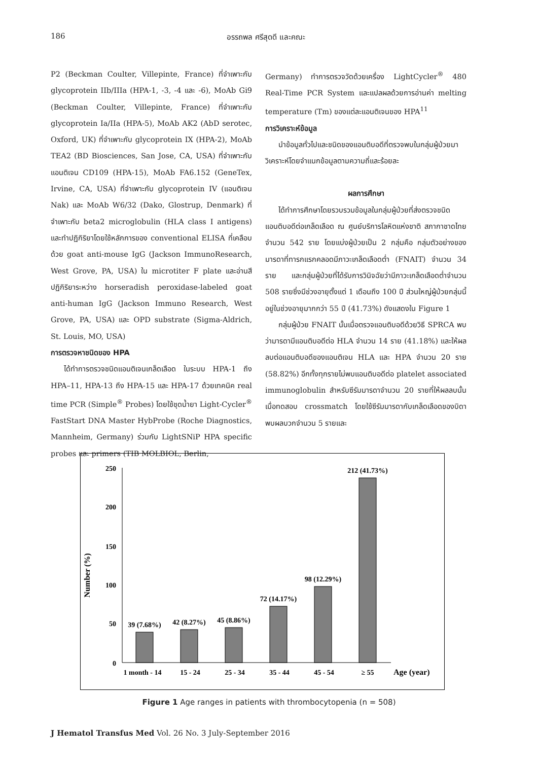186
อรรถพล ศรีสุดดี และคณะ
P2 (Beckman Coulter, Villepinte, France) ที่จำเพาะกับ glycoprotein IIb/IIIa (HPA-1, -3, -4 และ -6), MoAb Gi9 (Beckman Coulter, Villepinte, France) ที่จำเพาะกับ glycoprotein Ia/IIa (HPA-5), MoAb AK2 (AbD serotec, Oxford, UK) ที่จำเพาะกับ glycoprotein IX (HPA-2), MoAb TEA2 (BD Biosciences, San Jose, CA, USA) ที่จำเพาะกับแอนติเจน CD109 (HPA-15), MoAb FA6.152 (GeneTex, Irvine, CA, USA) ที่จำเพาะกับ glycoprotein IV (แอนติเจน Nak) และ MoAb W6/32 (Dako, Glostrup, Denmark) ที่จำเพาะกับ beta2 microglobulin (HLA class I antigens) และทำปฏิกิริยาโดยใช้หลักการของ conventional ELISA ที่เคลือบด้วย goat anti-mouse IgG (Jackson ImmunoResearch, West Grove, PA, USA) ใน microtiter F plate และอ่านสีปฏิกิริยาระหว่าง horseradish peroxidase-labeled goat anti-human IgG (Jackson Immuno Research, West Grove, PA, USA) และ OPD substrate (Sigma-Aldrich, St. Louis, MO, USA)
การตรวจหาชนิดของ HPA
ได้ทำการตรวจชนิดแอนติเจนเกล็ดเลือด ในระบบ HPA-1 ถึง HPA–11, HPA-13 ถึง HPA-15 และ HPA-17 ด้วยเทคนิค real time PCR (Simple<sup>®</sup> Probes) โดยใช้ชุดน้ำยา Light-Cycler<sup>®</sup> FastStart DNA Master HybProbe (Roche Diagnostics, Mannheim, Germany) ร่วมกับ LightSNiP HPA specific probes และ primers (TIB MOLBIOL, Berlin,
Germany) ทำการตรวจวัดด้วยเครื่อง LightCycler<sup>®</sup> 480 Real-Time PCR System และแปลผลด้วยการอ่านค่า melting temperature (Tm) ของแต่ละแอนติเจนของ HPA<sup>11</sup>
การวิเคราะห์ข้อมูล
นำข้อมูลทั่วไปและชนิดของแอนติบอดีที่ตรวจพบในกลุ่มผู้ป่วยมาวิเคราะห์โดยจำแนกข้อมูลตามความถี่และร้อยละ
ผลการศึกษา
ได้ทำการศึกษาโดยรวบรวมข้อมูลในกลุ่มผู้ป่วยที่ส่งตรวจชนิดแอนติบอดีต่อเกล็ดเลือด ณ ศูนย์บริการโลหิตแห่งชาติ สภากาชาดไทย จำนวน 542 ราย โดยแบ่งผู้ป่วยเป็น 2 กลุ่มคือ กลุ่มตัวอย่างของมารดาที่ทารกแรกคลอดมีภาวะเกล็ดเลือดต่ำ (FNAIT) จำนวน 34 ราย และกลุ่มผู้ป่วยที่ได้รับการวินิจฉัยว่ามีภาวะเกล็ดเลือดต่ำจำนวน 508 รายซึ่งมีช่วงอายุตั้งแต่ 1 เดือนถึง 100 ปี ส่วนใหญ่ผู้ป่วยกลุ่มนี้อยู่ในช่วงอายุมากกว่า 55 ปี (41.73%) ดังแสดงใน Figure 1
กลุ่มผู้ป่วย FNAIT นั้นเมื่อตรวจแอนติบอดีด้วยวิธี SPRCA พบว่ามารดามีแอนติบอดีต่อ HLA จำนวน 14 ราย (41.18%) และให้ผลลบต่อแอนติบอดีของแอนติเจน HLA และ HPA จำนวน 20 ราย (58.82%) อีกทั้งทุกรายไม่พบแอนติบอดีต่อ platelet associated immunoglobulin สำหรับซีรัมมารดาจำนวน 20 รายที่ให้ผลลบนั้น เมื่อทดสอบ crossmatch โดยใช้ซีรัมมารดากับเกล็ดเลือดของบิดา พบผลบวกจำนวน 5 รายและ
Number (%)
250
200
150
100
50
0
39 (7.68%)
42 (8.27%)
45 (8.86%)
72 (14.17%)
98 (12.29%)
212 (41.73%)
1 month - 14
15 - 24
25 - 34
35 - 44
45 - 54
≥ 55
Age (year)
Figure 1 Age ranges in patients with thrombocytopenia (n = 508)
J Hematol Transfus Med Vol. 26 No. 3 July-September 2016